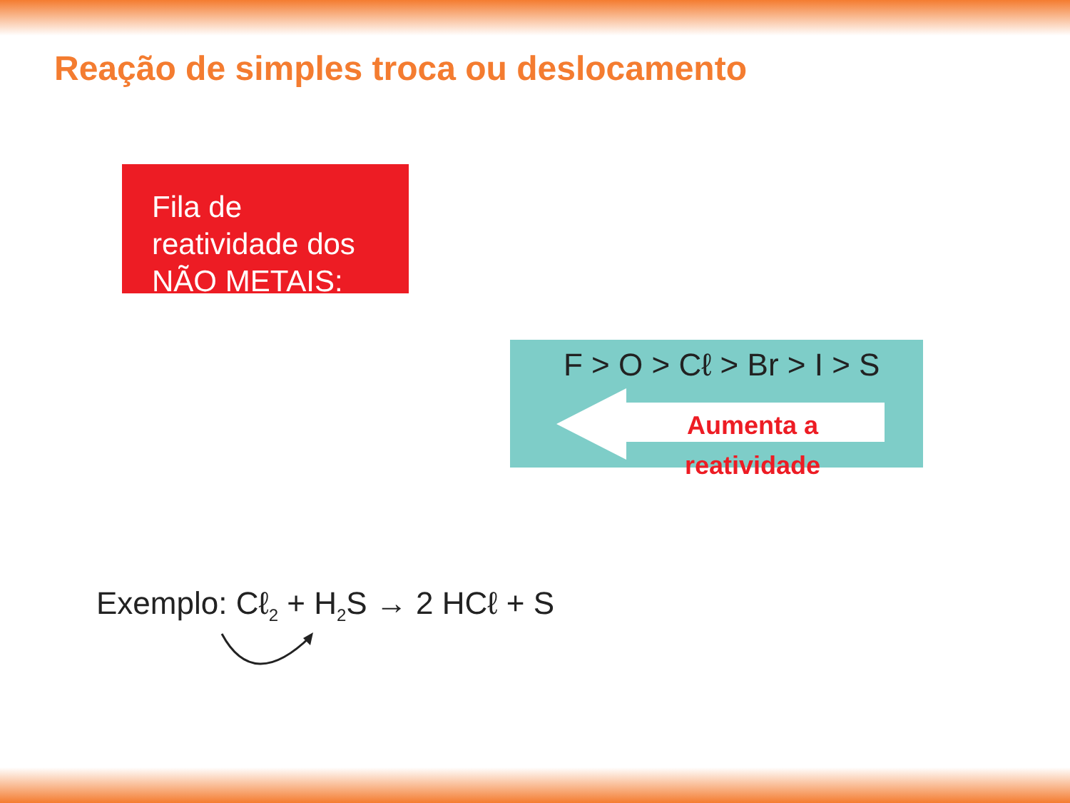Reação de simples troca ou deslocamento
Fila de reatividade dos NÃO METAIS:
F > O > Cℓ > Br > I > S
Aumenta a reatividade
Exemplo: Cℓ<sub>2</sub> + H<sub>2</sub>S → 2 HCℓ + S